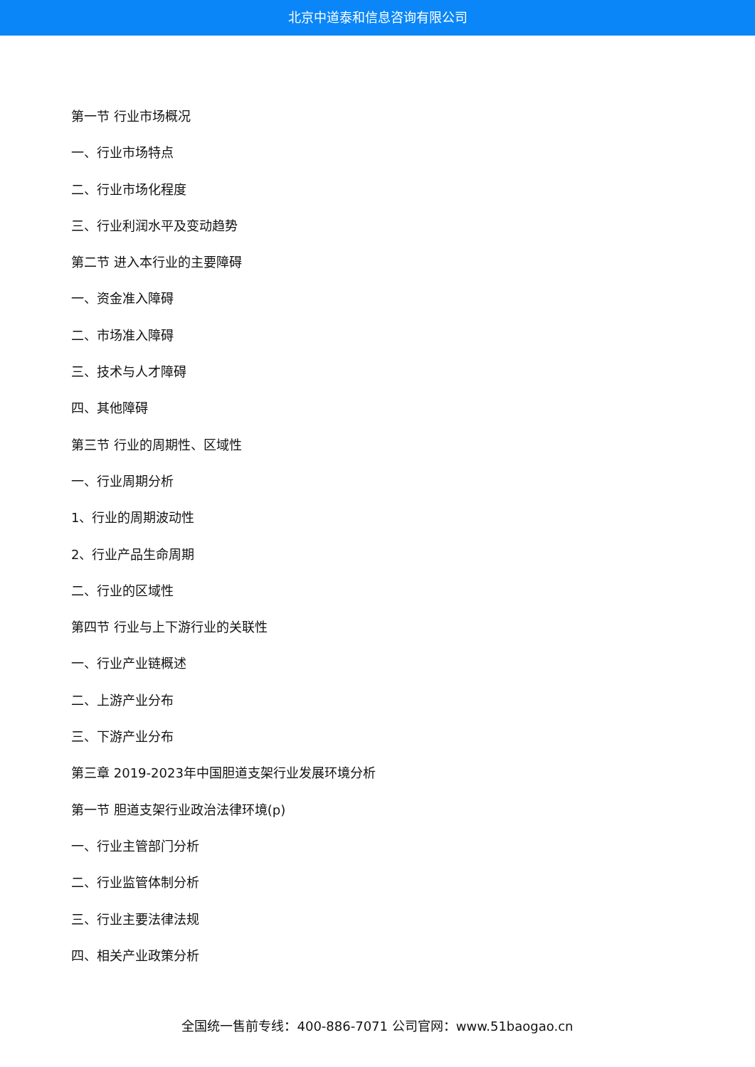北京中道泰和信息咨询有限公司
第一节 行业市场概况
一、行业市场特点
二、行业市场化程度
三、行业利润水平及变动趋势
第二节 进入本行业的主要障碍
一、资金准入障碍
二、市场准入障碍
三、技术与人才障碍
四、其他障碍
第三节 行业的周期性、区域性
一、行业周期分析
1、行业的周期波动性
2、行业产品生命周期
二、行业的区域性
第四节 行业与上下游行业的关联性
一、行业产业链概述
二、上游产业分布
三、下游产业分布
第三章 2019-2023年中国胆道支架行业发展环境分析
第一节 胆道支架行业政治法律环境(p)
一、行业主管部门分析
二、行业监管体制分析
三、行业主要法律法规
四、相关产业政策分析
全国统一售前专线：400-886-7071 公司官网：www.51baogao.cn